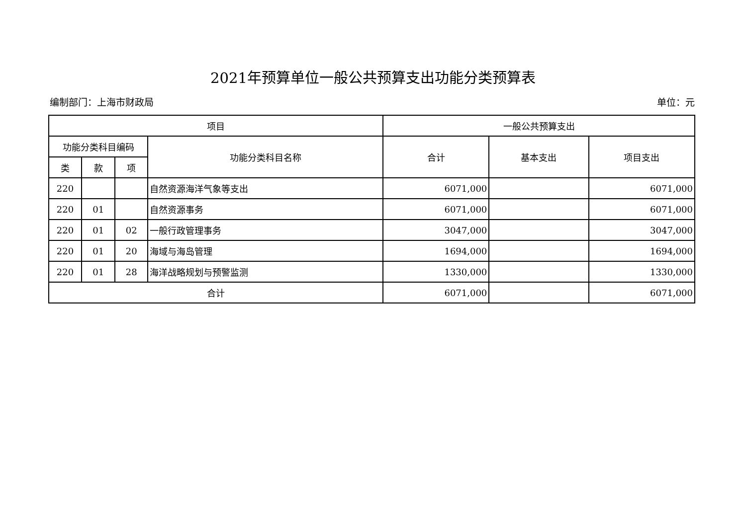2021年预算单位一般公共预算支出功能分类预算表
编制部门：上海市财政局 单位：元
| 项目 | | | | 一般公共预算支出 | | |
| --- | --- | --- | --- | --- | --- | --- |
| 功能分类科目编码 | | | 功能分类科目名称 | 合计 | 基本支出 | 项目支出 |
| 类 | 款 | 项 | | | | |
| 220 | | | 自然资源海洋气象等支出 | 6071,000 | | 6071,000 |
| 220 | 01 | | 自然资源事务 | 6071,000 | | 6071,000 |
| 220 | 01 | 02 | 一般行政管理事务 | 3047,000 | | 3047,000 |
| 220 | 01 | 20 | 海域与海岛管理 | 1694,000 | | 1694,000 |
| 220 | 01 | 28 | 海洋战略规划与预警监测 | 1330,000 | | 1330,000 |
| 合计 | | | | 6071,000 | | 6071,000 |